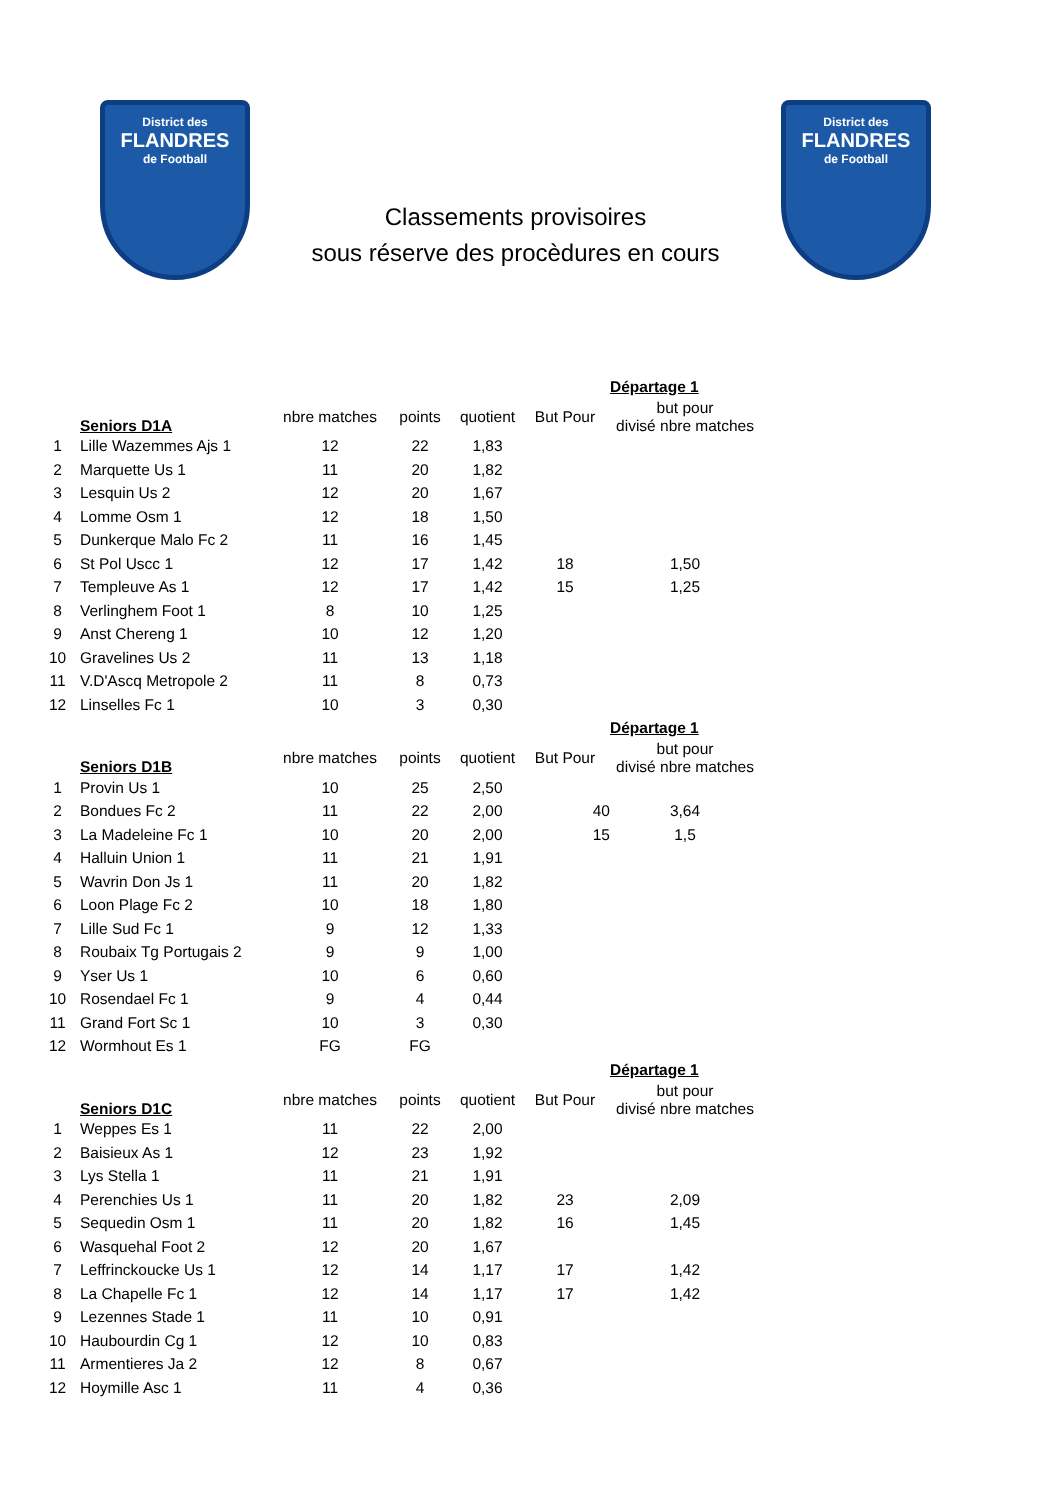District des
FLANDRES
de Football
Classements provisoires
sous réserve des procèdures en cours
District des
FLANDRES
de Football
| | | | | | | Départage 1 |
| --- | --- | --- | --- | --- | --- | --- |
| | Seniors D1A | nbre matches | points | quotient | But Pour | but pour divisé nbre matches |
| 1 | Lille Wazemmes Ajs 1 | 12 | 22 | 1,83 | | |
| 2 | Marquette Us 1 | 11 | 20 | 1,82 | | |
| 3 | Lesquin Us 2 | 12 | 20 | 1,67 | | |
| 4 | Lomme Osm 1 | 12 | 18 | 1,50 | | |
| 5 | Dunkerque Malo Fc 2 | 11 | 16 | 1,45 | | |
| 6 | St Pol Uscc 1 | 12 | 17 | 1,42 | 18 | 1,50 |
| 7 | Templeuve As 1 | 12 | 17 | 1,42 | 15 | 1,25 |
| 8 | Verlinghem Foot 1 | 8 | 10 | 1,25 | | |
| 9 | Anst Chereng 1 | 10 | 12 | 1,20 | | |
| 10 | Gravelines Us 2 | 11 | 13 | 1,18 | | |
| 11 | V.D'Ascq Metropole 2 | 11 | 8 | 0,73 | | |
| 12 | Linselles Fc 1 | 10 | 3 | 0,30 | | |
| | | | | | | Départage 1 |
| | Seniors D1B | nbre matches | points | quotient | But Pour | but pour divisé nbre matches |
| 1 | Provin Us 1 | 10 | 25 | 2,50 | | |
| 2 | Bondues Fc 2 | 11 | 22 | 2,00 | 40 | 3,64 |
| 3 | La Madeleine Fc 1 | 10 | 20 | 2,00 | 15 | 1,5 |
| 4 | Halluin Union 1 | 11 | 21 | 1,91 | | |
| 5 | Wavrin Don Js 1 | 11 | 20 | 1,82 | | |
| 6 | Loon Plage Fc 2 | 10 | 18 | 1,80 | | |
| 7 | Lille Sud Fc 1 | 9 | 12 | 1,33 | | |
| 8 | Roubaix Tg Portugais 2 | 9 | 9 | 1,00 | | |
| 9 | Yser Us 1 | 10 | 6 | 0,60 | | |
| 10 | Rosendael Fc 1 | 9 | 4 | 0,44 | | |
| 11 | Grand Fort Sc 1 | 10 | 3 | 0,30 | | |
| 12 | Wormhout Es 1 | FG | FG | | | |
| | | | | | | Départage 1 |
| | Seniors D1C | nbre matches | points | quotient | But Pour | but pour divisé nbre matches |
| 1 | Weppes Es 1 | 11 | 22 | 2,00 | | |
| 2 | Baisieux As 1 | 12 | 23 | 1,92 | | |
| 3 | Lys Stella 1 | 11 | 21 | 1,91 | | |
| 4 | Perenchies Us 1 | 11 | 20 | 1,82 | 23 | 2,09 |
| 5 | Sequedin Osm 1 | 11 | 20 | 1,82 | 16 | 1,45 |
| 6 | Wasquehal Foot 2 | 12 | 20 | 1,67 | | |
| 7 | Leffrinckoucke Us 1 | 12 | 14 | 1,17 | 17 | 1,42 |
| 8 | La Chapelle Fc 1 | 12 | 14 | 1,17 | 17 | 1,42 |
| 9 | Lezennes Stade 1 | 11 | 10 | 0,91 | | |
| 10 | Haubourdin Cg 1 | 12 | 10 | 0,83 | | |
| 11 | Armentieres Ja 2 | 12 | 8 | 0,67 | | |
| 12 | Hoymille Asc 1 | 11 | 4 | 0,36 | | |